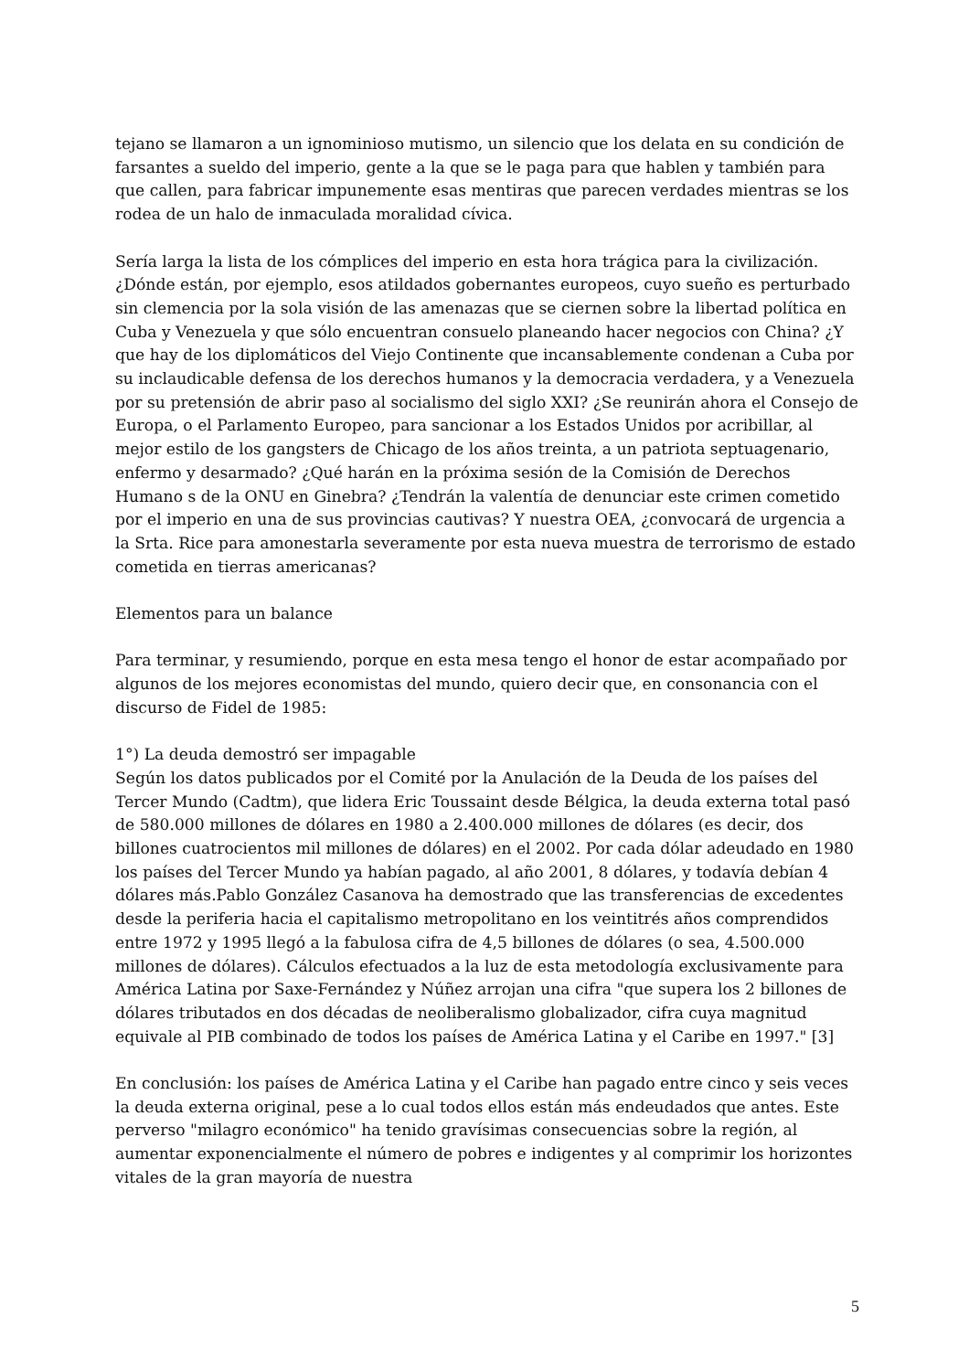tejano se llamaron a un ignominioso mutismo, un silencio que los delata en su condición de farsantes a sueldo del imperio, gente a la que se le paga para que hablen y también para que callen, para fabricar impunemente esas mentiras que parecen verdades mientras se los rodea de un halo de inmaculada moralidad cívica.
Sería larga la lista de los cómplices del imperio en esta hora trágica para la civilización. ¿Dónde están, por ejemplo, esos atildados gobernantes europeos, cuyo sueño es perturbado sin clemencia por la sola visión de las amenazas que se ciernen sobre la libertad política en Cuba y Venezuela y que sólo encuentran consuelo planeando hacer negocios con China? ¿Y que hay de los diplomáticos del Viejo Continente que incansablemente condenan a Cuba por su inclaudicable defensa de los derechos humanos y la democracia verdadera, y a Venezuela por su pretensión de abrir paso al socialismo del siglo XXI? ¿Se reunirán ahora el Consejo de Europa, o el Parlamento Europeo, para sancionar a los Estados Unidos por acribillar, al mejor estilo de los gangsters de Chicago de los años treinta, a un patriota septuagenario, enfermo y desarmado? ¿Qué harán en la próxima sesión de la Comisión de Derechos Humano s de la ONU en Ginebra? ¿Tendrán la valentía de denunciar este crimen cometido por el imperio en una de sus provincias cautivas? Y nuestra OEA, ¿convocará de urgencia a la Srta. Rice para amonestarla severamente por esta nueva muestra de terrorismo de estado cometida en tierras americanas?
Elementos para un balance
Para terminar, y resumiendo, porque en esta mesa tengo el honor de estar acompañado por algunos de los mejores economistas del mundo, quiero decir que, en consonancia con el discurso de Fidel de 1985:
1°) La deuda demostró ser impagable
Según los datos publicados por el Comité por la Anulación de la Deuda de los países del Tercer Mundo (Cadtm), que lidera Eric Toussaint desde Bélgica, la deuda externa total pasó de 580.000 millones de dólares en 1980 a 2.400.000 millones de dólares (es decir, dos billones cuatrocientos mil millones de dólares) en el 2002. Por cada dólar adeudado en 1980 los países del Tercer Mundo ya habían pagado, al año 2001, 8 dólares, y todavía debían 4 dólares más.Pablo González Casanova ha demostrado que las transferencias de excedentes desde la periferia hacia el capitalismo metropolitano en los veintitrés años comprendidos entre 1972 y 1995 llegó a la fabulosa cifra de 4,5 billones de dólares (o sea, 4.500.000 millones de dólares). Cálculos efectuados a la luz de esta metodología exclusivamente para América Latina por Saxe-Fernández y Núñez arrojan una cifra "que supera los 2 billones de dólares tributados en dos décadas de neoliberalismo globalizador, cifra cuya magnitud equivale al PIB combinado de todos los países de América Latina y el Caribe en 1997." [3]
En conclusión: los países de América Latina y el Caribe han pagado entre cinco y seis veces la deuda externa original, pese a lo cual todos ellos están más endeudados que antes. Este perverso "milagro económico" ha tenido gravísimas consecuencias sobre la región, al aumentar exponencialmente el número de pobres e indigentes y al comprimir los horizontes vitales de la gran mayoría de nuestra
5